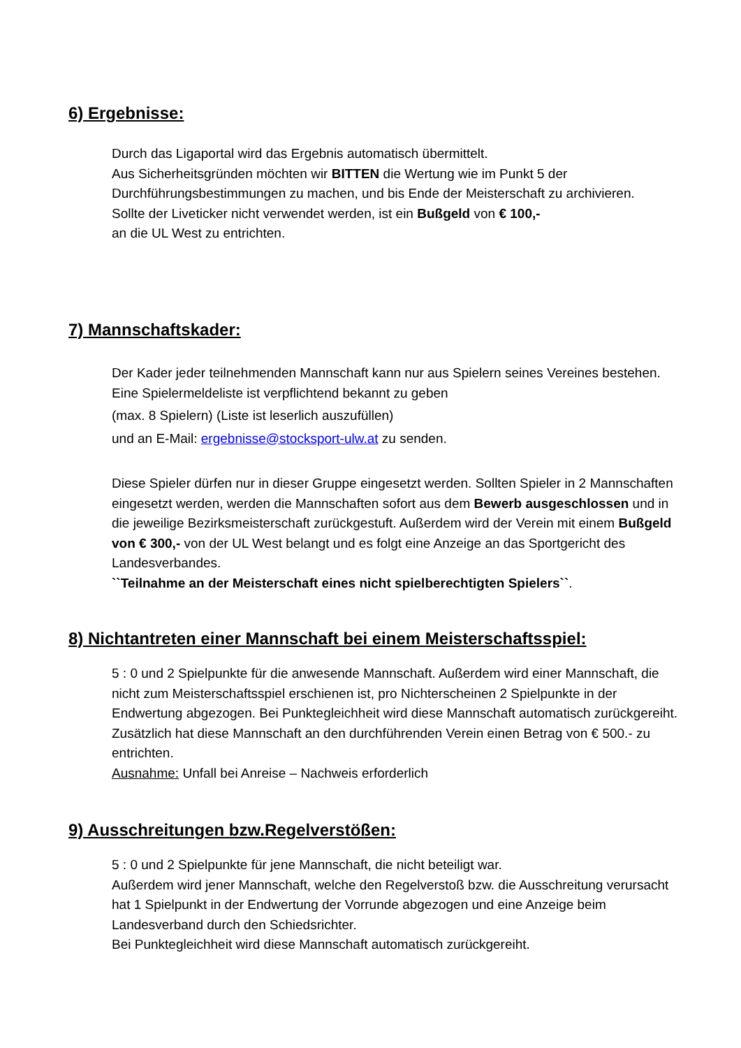6) Ergebnisse:
Durch das Ligaportal wird das Ergebnis automatisch übermittelt.
Aus Sicherheitsgründen möchten wir BITTEN die Wertung wie im Punkt 5 der Durchführungsbestimmungen zu machen, und bis Ende der Meisterschaft zu archivieren.
Sollte der Liveticker nicht verwendet werden, ist ein Bußgeld von € 100,-
an die UL West zu entrichten.
7) Mannschaftskader:
Der Kader jeder teilnehmenden Mannschaft kann nur aus Spielern seines Vereines bestehen. Eine Spielermeldeliste ist verpflichtend bekannt zu geben
(max. 8 Spielern) (Liste ist leserlich auszufüllen)
und an E-Mail: ergebnisse@stocksport-ulw.at zu senden.
Diese Spieler dürfen nur in dieser Gruppe eingesetzt werden. Sollten Spieler in 2 Mannschaften eingesetzt werden, werden die Mannschaften sofort aus dem Bewerb ausgeschlossen und in die jeweilige Bezirksmeisterschaft zurückgestuft. Außerdem wird der Verein mit einem Bußgeld von € 300,- von der UL West belangt und es folgt eine Anzeige an das Sportgericht des Landesverbandes.
``Teilnahme an der Meisterschaft eines nicht spielberechtigten Spielers``.
8) Nichtantreten einer Mannschaft bei einem Meisterschaftsspiel:
5 : 0 und 2 Spielpunkte für die anwesende Mannschaft. Außerdem wird einer Mannschaft, die nicht zum Meisterschaftsspiel erschienen ist, pro Nichterscheinen 2 Spielpunkte in der Endwertung abgezogen. Bei Punktegleichheit wird diese Mannschaft automatisch zurückgereiht. Zusätzlich hat diese Mannschaft an den durchführenden Verein einen Betrag von € 500.- zu entrichten.
Ausnahme: Unfall bei Anreise – Nachweis erforderlich
9) Ausschreitungen bzw.Regelverstößen:
5 : 0 und 2 Spielpunkte für jene Mannschaft, die nicht beteiligt war.
Außerdem wird jener Mannschaft, welche den Regelverstoß bzw. die Ausschreitung verursacht hat 1 Spielpunkt in der Endwertung der Vorrunde abgezogen und eine Anzeige beim Landesverband durch den Schiedsrichter.
Bei Punktegleichheit wird diese Mannschaft automatisch zurückgereiht.